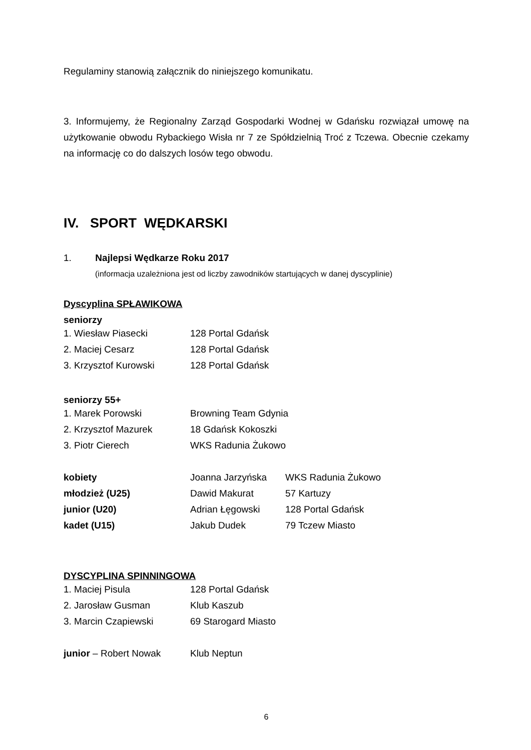Regulaminy stanowią załącznik do niniejszego komunikatu.
3. Informujemy, że Regionalny Zarząd Gospodarki Wodnej w Gdańsku rozwiązał umowę na użytkowanie obwodu Rybackiego Wisła nr 7 ze Spółdzielnią Troć z Tczewa. Obecnie czekamy na informację co do dalszych losów tego obwodu.
IV. SPORT WĘDKARSKI
1. Najlepsi Wędkarze Roku 2017
(informacja uzależniona jest od liczby zawodników startujących w danej dyscyplinie)
Dyscyplina SPŁAWIKOWA
seniorzy
| 1. Wiesław Piasecki | 128 Portal Gdańsk |
| 2. Maciej Cesarz | 128 Portal Gdańsk |
| 3. Krzysztof Kurowski | 128 Portal Gdańsk |
seniorzy 55+
| 1. Marek Porowski | Browning Team Gdynia |
| 2. Krzysztof Mazurek | 18 Gdańsk Kokoszki |
| 3. Piotr Cierech | WKS Radunia Żukowo |
| kobiety | Joanna Jarzyńska | WKS Radunia Żukowo |
| młodzież (U25) | Dawid Makurat | 57 Kartuzy |
| junior (U20) | Adrian Łęgowski | 128 Portal Gdańsk |
| kadet (U15) | Jakub Dudek | 79 Tczew Miasto |
DYSCYPLINA SPINNINGOWA
| 1. Maciej Pisula | 128 Portal Gdańsk |
| 2. Jarosław Gusman | Klub Kaszub |
| 3. Marcin Czapiewski | 69 Starogard Miasto |
| junior – Robert Nowak | Klub Neptun |
6